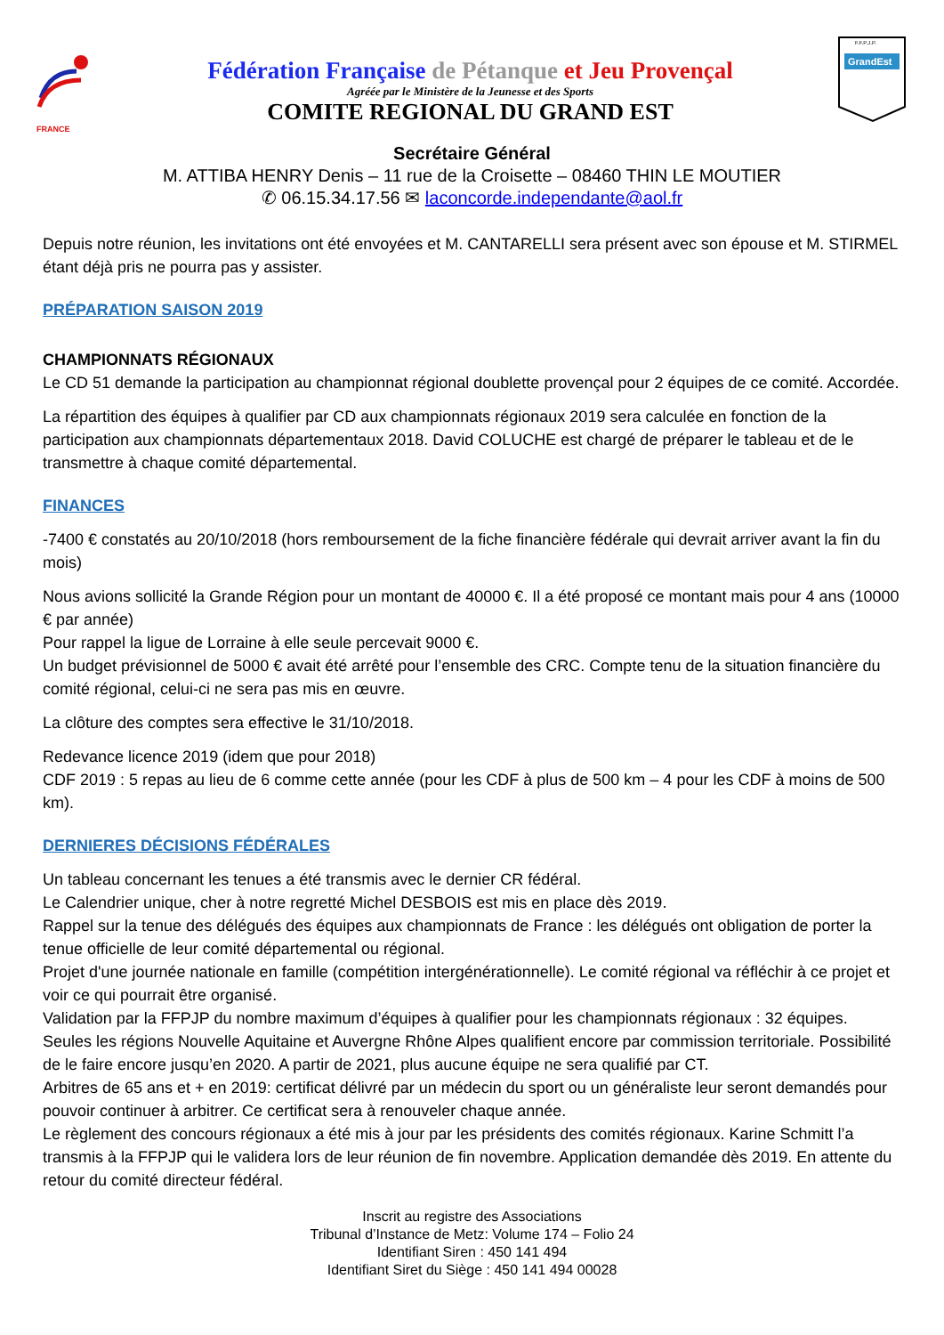FRANCE
Fédération Française de Pétanque et Jeu Provençal
Agréée par le Ministère de la Jeunesse et des Sports
COMITE REGIONAL DU GRAND EST
F.F.P.J.P.
GrandEst
Secrétaire Général
M. ATTIBA HENRY Denis – 11 rue de la Croisette – 08460 THIN LE MOUTIER
✆ 06.15.34.17.56 ✉ laconcorde.independante@aol.fr
Depuis notre réunion, les invitations ont été envoyées et M. CANTARELLI sera présent avec son épouse et M. STIRMEL étant déjà pris ne pourra pas y assister.
PRÉPARATION SAISON 2019
CHAMPIONNATS RÉGIONAUX
Le CD 51 demande la participation au championnat régional doublette provençal pour 2 équipes de ce comité. Accordée.
La répartition des équipes à qualifier par CD aux championnats régionaux 2019 sera calculée en fonction de la participation aux championnats départementaux 2018. David COLUCHE est chargé de préparer le tableau et de le transmettre à chaque comité départemental.
FINANCES
-7400 € constatés au 20/10/2018 (hors remboursement de la fiche financière fédérale qui devrait arriver avant la fin du mois)
Nous avions sollicité la Grande Région pour un montant de 40000 €. Il a été proposé ce montant mais pour 4 ans (10000 € par année)
Pour rappel la ligue de Lorraine à elle seule percevait 9000 €.
Un budget prévisionnel de 5000 € avait été arrêté pour l’ensemble des CRC. Compte tenu de la situation financière du comité régional, celui-ci ne sera pas mis en œuvre.
La clôture des comptes sera effective le 31/10/2018.
Redevance licence 2019 (idem que pour 2018)
CDF 2019 : 5 repas au lieu de 6 comme cette année (pour les CDF à plus de 500 km – 4 pour les CDF à moins de 500 km).
DERNIERES DÉCISIONS FÉDÉRALES
Un tableau concernant les tenues a été transmis avec le dernier CR fédéral.
Le Calendrier unique, cher à notre regretté Michel DESBOIS est mis en place dès 2019.
Rappel sur la tenue des délégués des équipes aux championnats de France : les délégués ont obligation de porter la tenue officielle de leur comité départemental ou régional.
Projet d'une journée nationale en famille (compétition intergénérationnelle). Le comité régional va réfléchir à ce projet et voir ce qui pourrait être organisé.
Validation par la FFPJP du nombre maximum d’équipes à qualifier pour les championnats régionaux : 32 équipes.
Seules les régions Nouvelle Aquitaine et Auvergne Rhône Alpes qualifient encore par commission territoriale. Possibilité de le faire encore jusqu’en 2020. A partir de 2021, plus aucune équipe ne sera qualifié par CT.
Arbitres de 65 ans et + en 2019: certificat délivré par un médecin du sport ou un généraliste leur seront demandés pour pouvoir continuer à arbitrer. Ce certificat sera à renouveler chaque année.
Le règlement des concours régionaux a été mis à jour par les présidents des comités régionaux. Karine Schmitt l’a transmis à la FFPJP qui le validera lors de leur réunion de fin novembre. Application demandée dès 2019. En attente du retour du comité directeur fédéral.
Inscrit au registre des Associations
Tribunal d’Instance de Metz: Volume 174 – Folio 24
Identifiant Siren : 450 141 494
Identifiant Siret du Siège : 450 141 494 00028